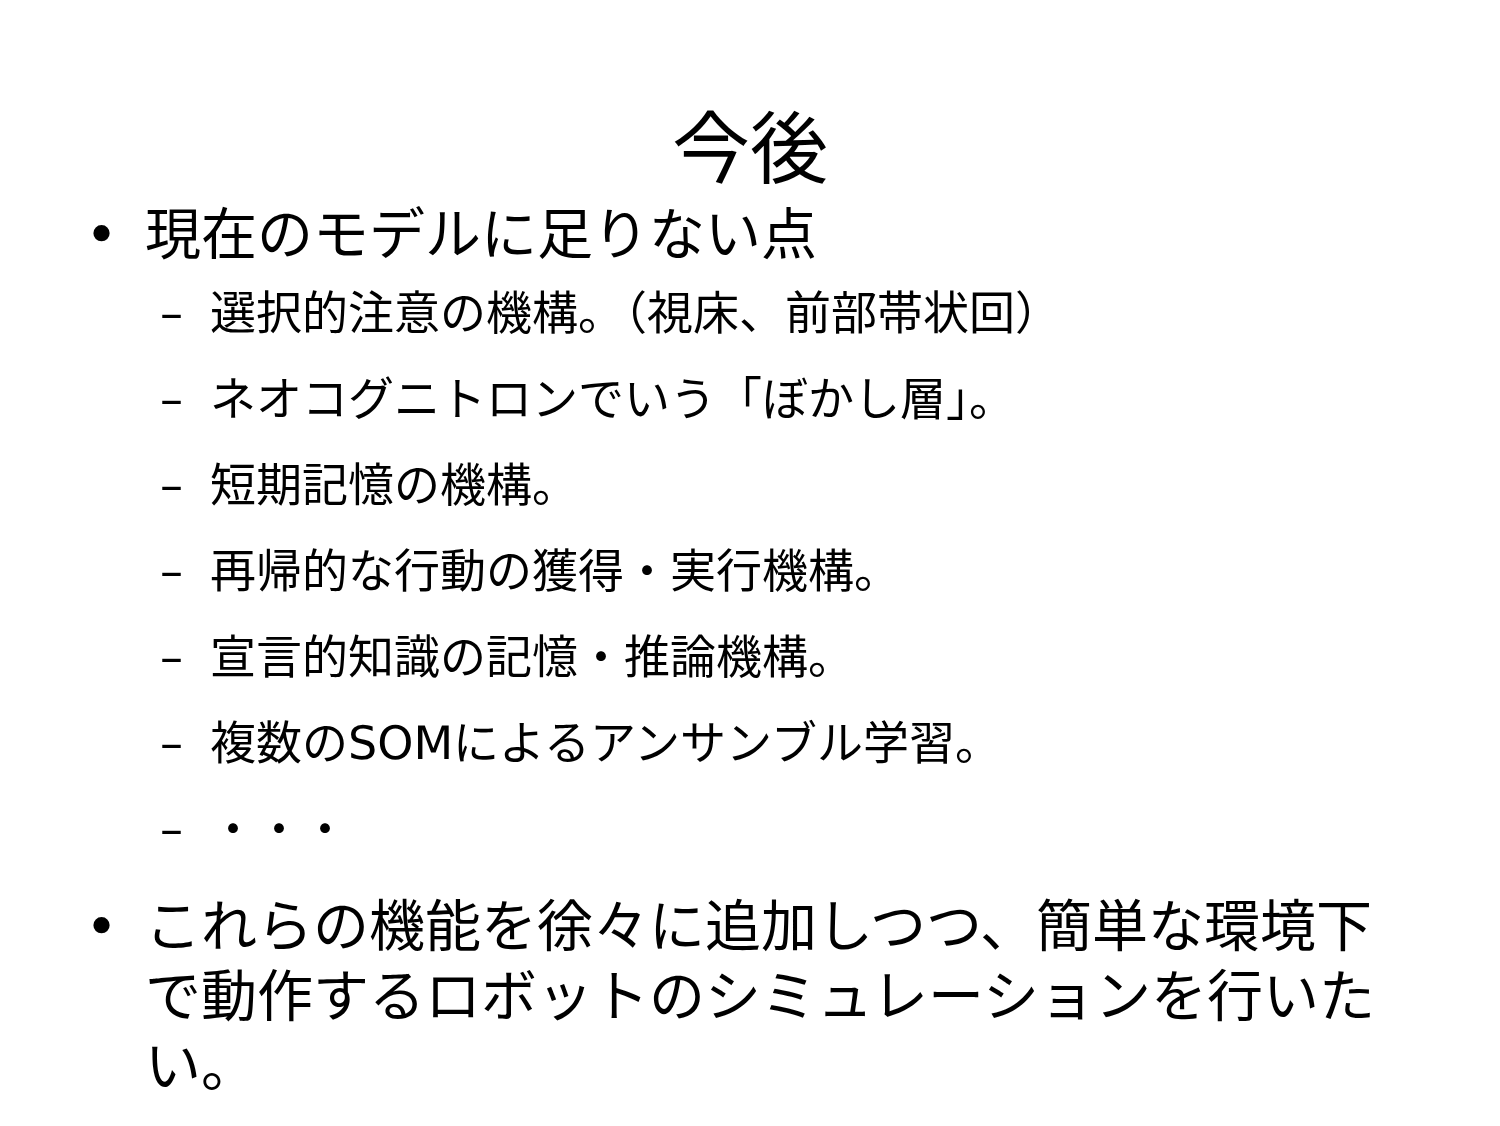今後
• 現在のモデルに足りない点
– 選択的注意の機構。（視床、前部帯状回）
– ネオコグニトロンでいう「ぼかし層」。
– 短期記憶の機構。
– 再帰的な行動の獲得・実行機構。
– 宣言的知識の記憶・推論機構。
– 複数のSOMによるアンサンブル学習。
– ・・・
• これらの機能を徐々に追加しつつ、簡単な環境下で動作するロボットのシミュレーションを行いたい。